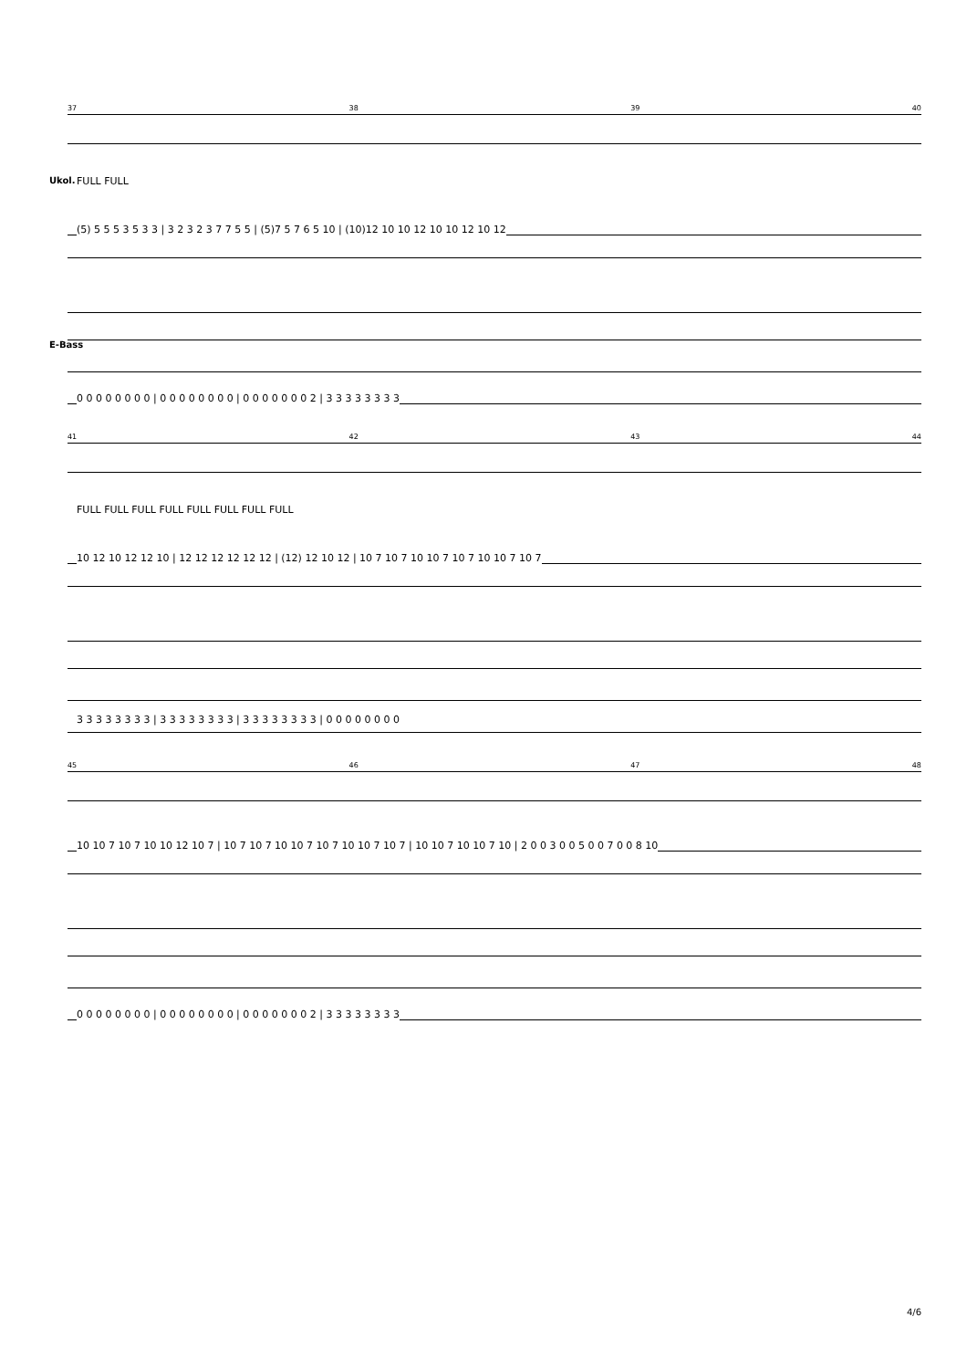37 38 39 40
Ukol. FULL FULL
(5) 5 5 5 3 5 3 3 | 3 2 3 2 3 7 7 5 5 | (5)7 5 7 6 5 10 | (10)12 10 10 12 10 10 12 10 12
E-Bass
0 0 0 0 0 0 0 0 | 0 0 0 0 0 0 0 0 | 0 0 0 0 0 0 0 2 | 3 3 3 3 3 3 3 3
41 42 43 44
FULL FULL FULL FULL FULL FULL FULL FULL
10 12 10 12 12 10 | 12 12 12 12 12 12 | (12) 12 10 12 | 10 7 10 7 10 10 7 10 7 10 10 7 10 7
3 3 3 3 3 3 3 3 | 3 3 3 3 3 3 3 3 | 3 3 3 3 3 3 3 3 | 0 0 0 0 0 0 0 0
45 46 47 48
10 10 7 10 7 10 10 12 10 7 | 10 7 10 7 10 10 7 10 7 10 10 7 10 7 | 10 10 7 10 10 7 10 | 2 0 0 3 0 0 5 0 0 7 0 0 8 10
0 0 0 0 0 0 0 0 | 0 0 0 0 0 0 0 0 | 0 0 0 0 0 0 0 2 | 3 3 3 3 3 3 3 3
4/6